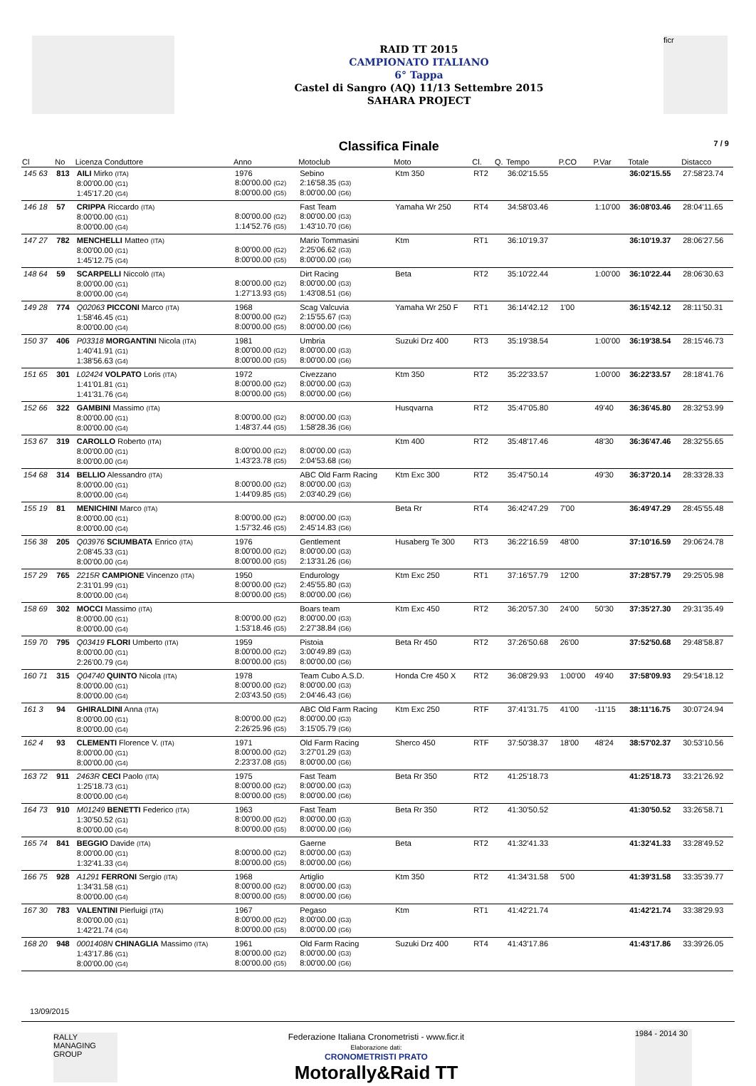RAID TT 2015
CAMPIONATO ITALIANO
6° Tappa
Castel di Sangro (AQ) 11/13 Settembre 2015
SAHARA PROJECT
ficr
Classifica Finale
7 / 9
| Cl | No | Licenza Conduttore | Anno | Motoclub | Moto | Cl. | Q. | Tempo | P.CO | P.Var | Totale | Distacco |
| --- | --- | --- | --- | --- | --- | --- | --- | --- | --- | --- | --- | --- |
| 145 63 | 813 | AILI Mirko (ITA) 8:00'00.00 (G1) 1:45'17.20 (G4) | 1976 8:00'00.00 (G2) 8:00'00.00 (G5) | Sebino 2:16'58.35 (G3) 8:00'00.00 (G6) | Ktm 350 | RT2 | | 36:02'15.55 | | | 36:02'15.55 | 27:58'23.74 |
| 146 18 | 57 | CRIPPA Riccardo (ITA) 8:00'00.00 (G1) 8:00'00.00 (G4) | 8:00'00.00 (G2) 1:14'52.76 (G5) | Fast Team 8:00'00.00 (G3) 1:43'10.70 (G6) | Yamaha Wr 250 | RT4 | | 34:58'03.46 | | 1:10'00 | 36:08'03.46 | 28:04'11.65 |
| 147 27 | 782 | MENCHELLI Matteo (ITA) 8:00'00.00 (G1) 1:45'12.75 (G4) | 8:00'00.00 (G2) 8:00'00.00 (G5) | Mario Tommasini 2:25'06.62 (G3) 8:00'00.00 (G6) | Ktm | RT1 | | 36:10'19.37 | | | 36:10'19.37 | 28:06'27.56 |
| 148 64 | 59 | SCARPELLI Niccolò (ITA) 8:00'00.00 (G1) 8:00'00.00 (G4) | 8:00'00.00 (G2) 1:27'13.93 (G5) | Dirt Racing 8:00'00.00 (G3) 1:43'08.51 (G6) | Beta | RT2 | | 35:10'22.44 | | 1:00'00 | 36:10'22.44 | 28:06'30.63 |
| 149 28 | 774 | Q02063 PICCONI Marco (ITA) 1:58'46.45 (G1) 8:00'00.00 (G4) | 1968 8:00'00.00 (G2) 8:00'00.00 (G5) | Scag Valcuvia 2:15'55.67 (G3) 8:00'00.00 (G6) | Yamaha Wr 250 F | RT1 | | 36:14'42.12 | 1'00 | | 36:15'42.12 | 28:11'50.31 |
| 150 37 | 406 | P03318 MORGANTINI Nicola (ITA) 1:40'41.91 (G1) 1:38'56.63 (G4) | 1981 8:00'00.00 (G2) 8:00'00.00 (G5) | Umbria 8:00'00.00 (G3) 8:00'00.00 (G6) | Suzuki Drz 400 | RT3 | | 35:19'38.54 | | 1:00'00 | 36:19'38.54 | 28:15'46.73 |
| 151 65 | 301 | L02424 VOLPATO Loris (ITA) 1:41'01.81 (G1) 1:41'31.76 (G4) | 1972 8:00'00.00 (G2) 8:00'00.00 (G5) | Civezzano 8:00'00.00 (G3) 8:00'00.00 (G6) | Ktm 350 | RT2 | | 35:22'33.57 | | 1:00'00 | 36:22'33.57 | 28:18'41.76 |
| 152 66 | 322 | GAMBINI Massimo (ITA) 8:00'00.00 (G1) 8:00'00.00 (G4) | 8:00'00.00 (G2) 1:48'37.44 (G5) | 8:00'00.00 (G3) 1:58'28.36 (G6) | Husqvarna | RT2 | | 35:47'05.80 | | 49'40 | 36:36'45.80 | 28:32'53.99 |
| 153 67 | 319 | CAROLLO Roberto (ITA) 8:00'00.00 (G1) 8:00'00.00 (G4) | 8:00'00.00 (G2) 1:43'23.78 (G5) | 8:00'00.00 (G3) 2:04'53.68 (G6) | Ktm 400 | RT2 | | 35:48'17.46 | | 48'30 | 36:36'47.46 | 28:32'55.65 |
| 154 68 | 314 | BELLIO Alessandro (ITA) 8:00'00.00 (G1) 8:00'00.00 (G4) | 8:00'00.00 (G2) 1:44'09.85 (G5) | ABC Old Farm Racing 8:00'00.00 (G3) 2:03'40.29 (G6) | Ktm Exc 300 | RT2 | | 35:47'50.14 | | 49'30 | 36:37'20.14 | 28:33'28.33 |
| 155 19 | 81 | MENICHINI Marco (ITA) 8:00'00.00 (G1) 8:00'00.00 (G4) | 8:00'00.00 (G2) 1:57'32.46 (G5) | 8:00'00.00 (G3) 2:45'14.83 (G6) | Beta Rr | RT4 | | 36:42'47.29 | 7'00 | | 36:49'47.29 | 28:45'55.48 |
| 156 38 | 205 | Q03976 SCIUMBATA Enrico (ITA) 2:08'45.33 (G1) 8:00'00.00 (G4) | 1976 8:00'00.00 (G2) 8:00'00.00 (G5) | Gentlement 8:00'00.00 (G3) 2:13'31.26 (G6) | Husaberg Te 300 | RT3 | | 36:22'16.59 | 48'00 | | 37:10'16.59 | 29:06'24.78 |
| 157 29 | 765 | 2215R CAMPIONE Vincenzo (ITA) 2:31'01.99 (G1) 8:00'00.00 (G4) | 1950 8:00'00.00 (G2) 8:00'00.00 (G5) | Endurology 2:45'55.80 (G3) 8:00'00.00 (G6) | Ktm Exc 250 | RT1 | | 37:16'57.79 | 12'00 | | 37:28'57.79 | 29:25'05.98 |
| 158 69 | 302 | MOCCI Massimo (ITA) 8:00'00.00 (G1) 8:00'00.00 (G4) | 8:00'00.00 (G2) 1:53'18.46 (G5) | Boars team 8:00'00.00 (G3) 2:27'38.84 (G6) | Ktm Exc 450 | RT2 | | 36:20'57.30 | 24'00 | 50'30 | 37:35'27.30 | 29:31'35.49 |
| 159 70 | 795 | Q03419 FLORI Umberto (ITA) 8:00'00.00 (G1) 2:26'00.79 (G4) | 1959 8:00'00.00 (G2) 8:00'00.00 (G5) | Pistoia 3:00'49.89 (G3) 8:00'00.00 (G6) | Beta Rr 450 | RT2 | | 37:26'50.68 | 26'00 | | 37:52'50.68 | 29:48'58.87 |
| 160 71 | 315 | Q04740 QUINTO Nicola (ITA) 8:00'00.00 (G1) 8:00'00.00 (G4) | 1978 8:00'00.00 (G2) 2:03'43.50 (G5) | Team Cubo A.S.D. 8:00'00.00 (G3) 2:04'46.43 (G6) | Honda Cre 450 X | RT2 | | 36:08'29.93 | 1:00'00 | 49'40 | 37:58'09.93 | 29:54'18.12 |
| 161 3 | 94 | GHIRALDINI Anna (ITA) 8:00'00.00 (G1) 8:00'00.00 (G4) | 8:00'00.00 (G2) 2:26'25.96 (G5) | ABC Old Farm Racing 8:00'00.00 (G3) 3:15'05.79 (G6) | Ktm Exc 250 | RTF | | 37:41'31.75 | 41'00 | -11'15 | 38:11'16.75 | 30:07'24.94 |
| 162 4 | 93 | CLEMENTI Florence V. (ITA) 8:00'00.00 (G1) 8:00'00.00 (G4) | 1971 8:00'00.00 (G2) 2:23'37.08 (G5) | Old Farm Racing 3:27'01.29 (G3) 8:00'00.00 (G6) | Sherco 450 | RTF | | 37:50'38.37 | 18'00 | 48'24 | 38:57'02.37 | 30:53'10.56 |
| 163 72 | 911 | 2463R CECI Paolo (ITA) 1:25'18.73 (G1) 8:00'00.00 (G4) | 1975 8:00'00.00 (G2) 8:00'00.00 (G5) | Fast Team 8:00'00.00 (G3) 8:00'00.00 (G6) | Beta Rr 350 | RT2 | | 41:25'18.73 | | | 41:25'18.73 | 33:21'26.92 |
| 164 73 | 910 | M01249 BENETTI Federico (ITA) 1:30'50.52 (G1) 8:00'00.00 (G4) | 1963 8:00'00.00 (G2) 8:00'00.00 (G5) | Fast Team 8:00'00.00 (G3) 8:00'00.00 (G6) | Beta Rr 350 | RT2 | | 41:30'50.52 | | | 41:30'50.52 | 33:26'58.71 |
| 165 74 | 841 | BEGGIO Davide (ITA) 8:00'00.00 (G1) 1:32'41.33 (G4) | 8:00'00.00 (G2) 8:00'00.00 (G5) | Gaerne 8:00'00.00 (G3) 8:00'00.00 (G6) | Beta | RT2 | | 41:32'41.33 | | | 41:32'41.33 | 33:28'49.52 |
| 166 75 | 928 | A1291 FERRONI Sergio (ITA) 1:34'31.58 (G1) 8:00'00.00 (G4) | 1968 8:00'00.00 (G2) 8:00'00.00 (G5) | Artiglio 8:00'00.00 (G3) 8:00'00.00 (G6) | Ktm 350 | RT2 | | 41:34'31.58 | 5'00 | | 41:39'31.58 | 33:35'39.77 |
| 167 30 | 783 | VALENTINI Pierluigi (ITA) 8:00'00.00 (G1) 1:42'21.74 (G4) | 1967 8:00'00.00 (G2) 8:00'00.00 (G5) | Pegaso 8:00'00.00 (G3) 8:00'00.00 (G6) | Ktm | RT1 | | 41:42'21.74 | | | 41:42'21.74 | 33:38'29.93 |
| 168 20 | 948 | 0001408N CHINAGLIA Massimo (ITA) 1:43'17.86 (G1) 8:00'00.00 (G4) | 1961 8:00'00.00 (G2) 8:00'00.00 (G5) | Old Farm Racing 8:00'00.00 (G3) 8:00'00.00 (G6) | Suzuki Drz 400 | RT4 | | 41:43'17.86 | | | 41:43'17.86 | 33:39'26.05 |
13/09/2015
RALLY MANAGING GROUP
Federazione Italiana Cronometristi - www.ficr.it
Elaborazione dati:
CRONOMETRISTI PRATO
Motorally&Raid TT
1984 - 2014 30